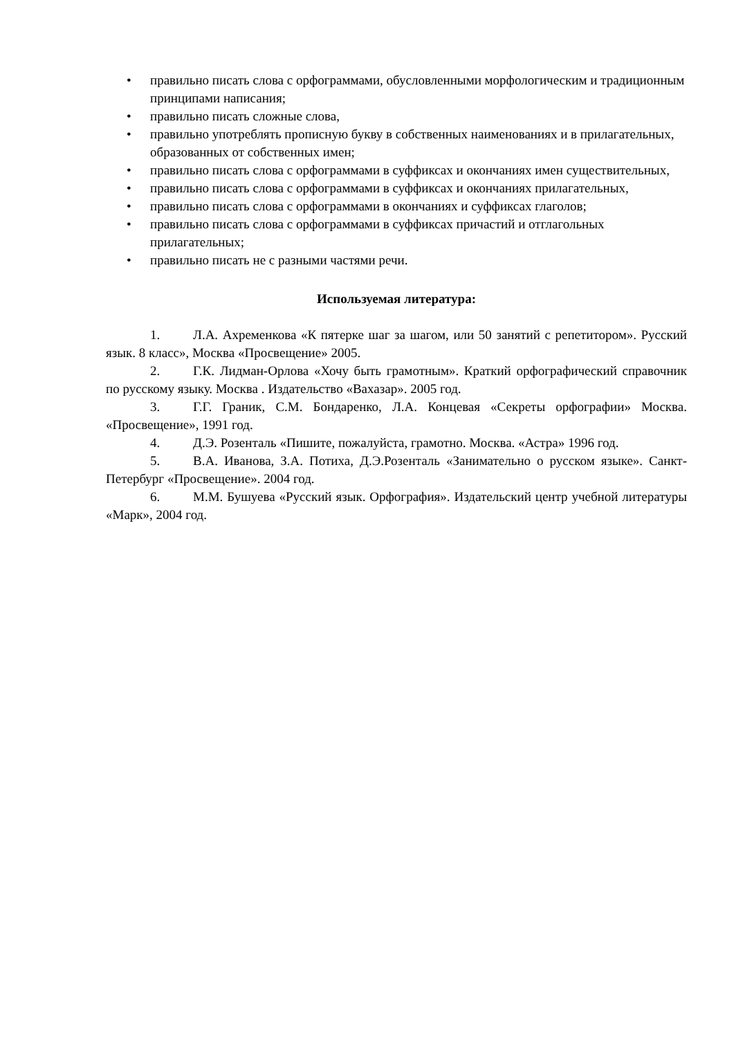• правильно писать слова с орфограммами, обусловленными морфологическим и традиционным принципами написания;
• правильно писать сложные слова,
• правильно употреблять прописную букву в собственных наименованиях и в прилагательных, образованных от собственных имен;
• правильно писать слова с орфограммами в суффиксах и окончаниях имен существительных,
• правильно писать слова с орфограммами в суффиксах и окончаниях прилагательных,
• правильно писать слова с орфограммами в окончаниях и суффиксах глаголов;
• правильно писать слова с орфограммами в суффиксах причастий и отглагольных прилагательных;
• правильно писать не с разными частями речи.
Используемая литература:
1. Л.А. Ахременкова «К пятерке шаг за шагом, или 50 занятий с репетитором». Русский язык. 8 класс», Москва «Просвещение» 2005.
2. Г.К. Лидман-Орлова «Хочу быть грамотным». Краткий орфографический справочник по русскому языку. Москва . Издательство «Вахазар». 2005 год.
3. Г.Г. Граник, С.М. Бондаренко, Л.А. Концевая «Секреты орфографии» Москва. «Просвещение», 1991 год.
4. Д.Э. Розенталь «Пишите, пожалуйста, грамотно. Москва. «Астра» 1996 год.
5. В.А. Иванова, З.А. Потиха, Д.Э.Розенталь «Занимательно о русском языке». Санкт-Петербург «Просвещение». 2004 год.
6. М.М. Бушуева «Русский язык. Орфография». Издательский центр учебной литературы «Марк», 2004 год.